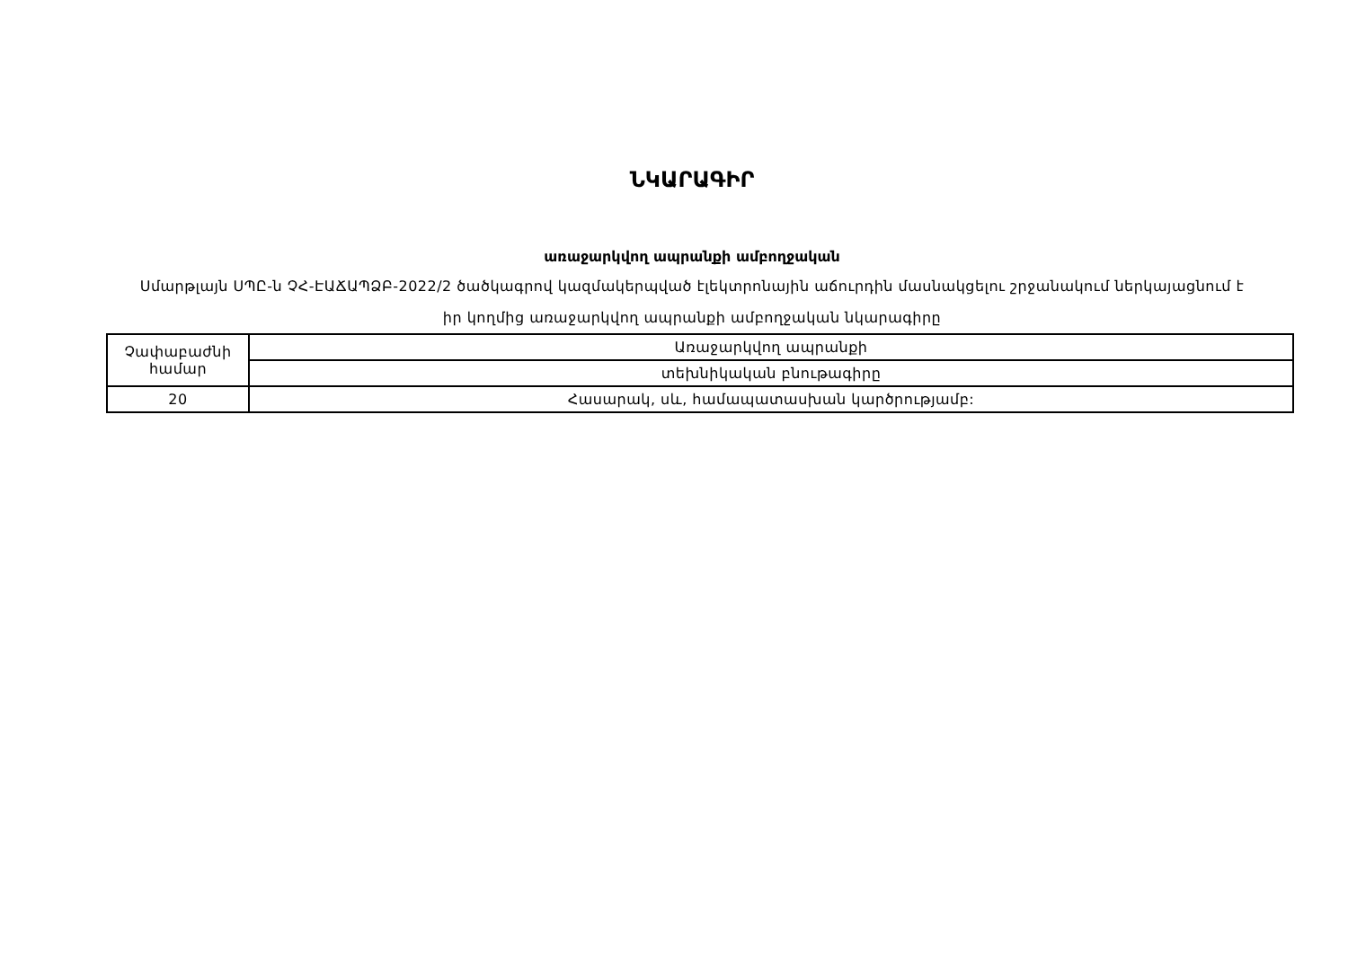ՆԿԱՐԱԳԻՐ
առաջարկվող ապրանքի ամբողջական
Սմարթլայն ՍՊԸ-ն ՉՀ-ԷԱՃԱՊՁԲ-2022/2 ծածկագրով կազմակերպված էլեկտրոնային աճուրդին մասնակցելու շրջանակում ներկայացնում է իր կողմից առաջարկվող ապրանքի ամբողջական նկարագիրը
| Չափաբաժնի համար | Առաջարկվող ապրանքի |
| | տեխնիկական բնութագիրը |
| 20 | Հասարակ, սև, համապատասխան կարծրությամբ: |